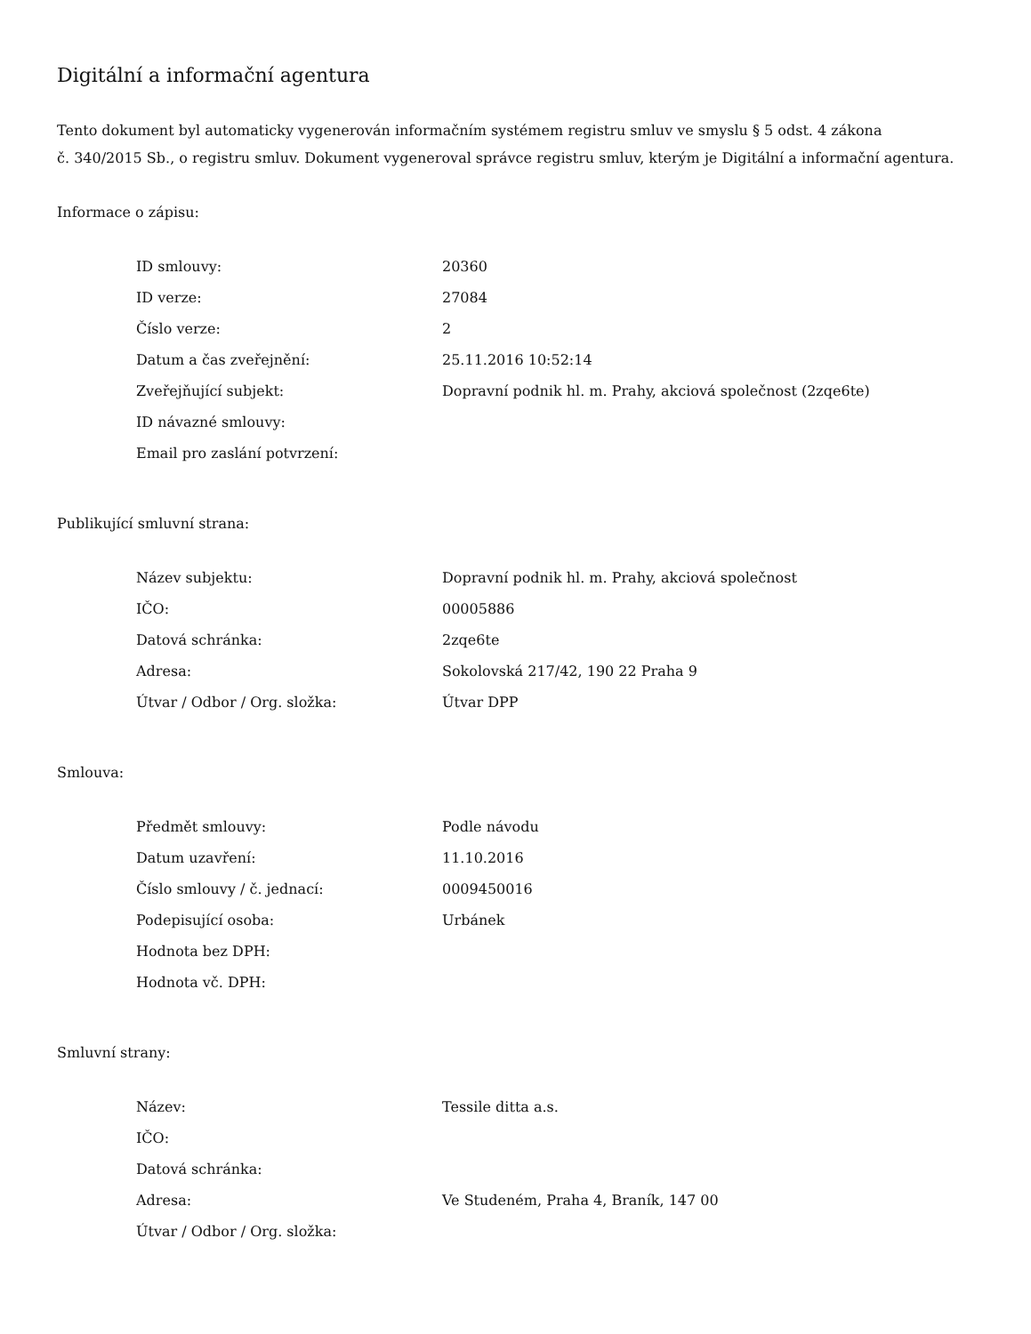Digitální a informační agentura
Tento dokument byl automaticky vygenerován informačním systémem registru smluv ve smyslu § 5 odst. 4 zákona
č. 340/2015 Sb., o registru smluv. Dokument vygeneroval správce registru smluv, kterým je Digitální a informační agentura.
Informace o zápisu:
| ID smlouvy: | 20360 |
| ID verze: | 27084 |
| Číslo verze: | 2 |
| Datum a čas zveřejnění: | 25.11.2016 10:52:14 |
| Zveřejňující subjekt: | Dopravní podnik hl. m. Prahy, akciová společnost (2zqe6te) |
| ID návazné smlouvy: | |
| Email pro zaslání potvrzení: | |
Publikující smluvní strana:
| Název subjektu: | Dopravní podnik hl. m. Prahy, akciová společnost |
| IČO: | 00005886 |
| Datová schránka: | 2zqe6te |
| Adresa: | Sokolovská 217/42, 190 22 Praha 9 |
| Útvar / Odbor / Org. složka: | Útvar DPP |
Smlouva:
| Předmět smlouvy: | Podle návodu |
| Datum uzavření: | 11.10.2016 |
| Číslo smlouvy / č. jednací: | 0009450016 |
| Podepisující osoba: | Urbánek |
| Hodnota bez DPH: | |
| Hodnota vč. DPH: | |
Smluvní strany:
| Název: | Tessile ditta a.s. |
| IČO: | |
| Datová schránka: | |
| Adresa: | Ve Studeném, Praha 4, Braník, 147 00 |
| Útvar / Odbor / Org. složka: | |